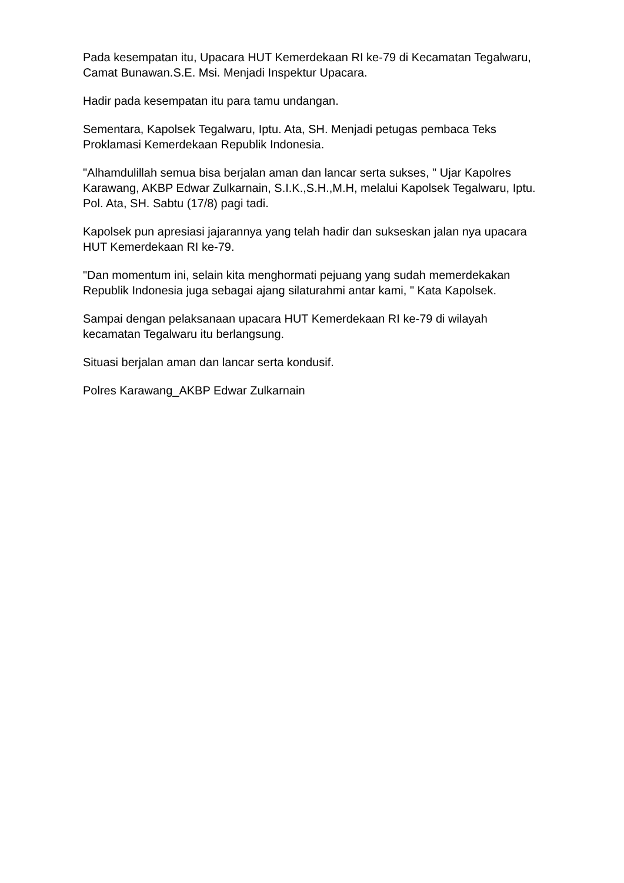Pada kesempatan itu, Upacara HUT Kemerdekaan RI ke-79 di Kecamatan Tegalwaru, Camat Bunawan.S.E. Msi. Menjadi Inspektur Upacara.
Hadir pada kesempatan itu para tamu undangan.
Sementara, Kapolsek Tegalwaru, Iptu. Ata, SH. Menjadi petugas pembaca Teks Proklamasi Kemerdekaan Republik Indonesia.
"Alhamdulillah semua bisa berjalan aman dan lancar serta sukses, " Ujar Kapolres Karawang, AKBP Edwar Zulkarnain, S.I.K.,S.H.,M.H, melalui Kapolsek Tegalwaru, Iptu. Pol. Ata, SH. Sabtu (17/8) pagi tadi.
Kapolsek pun apresiasi jajarannya yang telah hadir dan sukseskan jalan nya upacara HUT Kemerdekaan RI ke-79.
"Dan momentum ini, selain kita menghormati pejuang yang sudah memerdekakan Republik Indonesia juga sebagai ajang silaturahmi antar kami, " Kata Kapolsek.
Sampai dengan pelaksanaan upacara HUT Kemerdekaan RI ke-79 di wilayah kecamatan Tegalwaru itu berlangsung.
Situasi berjalan aman dan lancar serta kondusif.
Polres Karawang_AKBP Edwar Zulkarnain